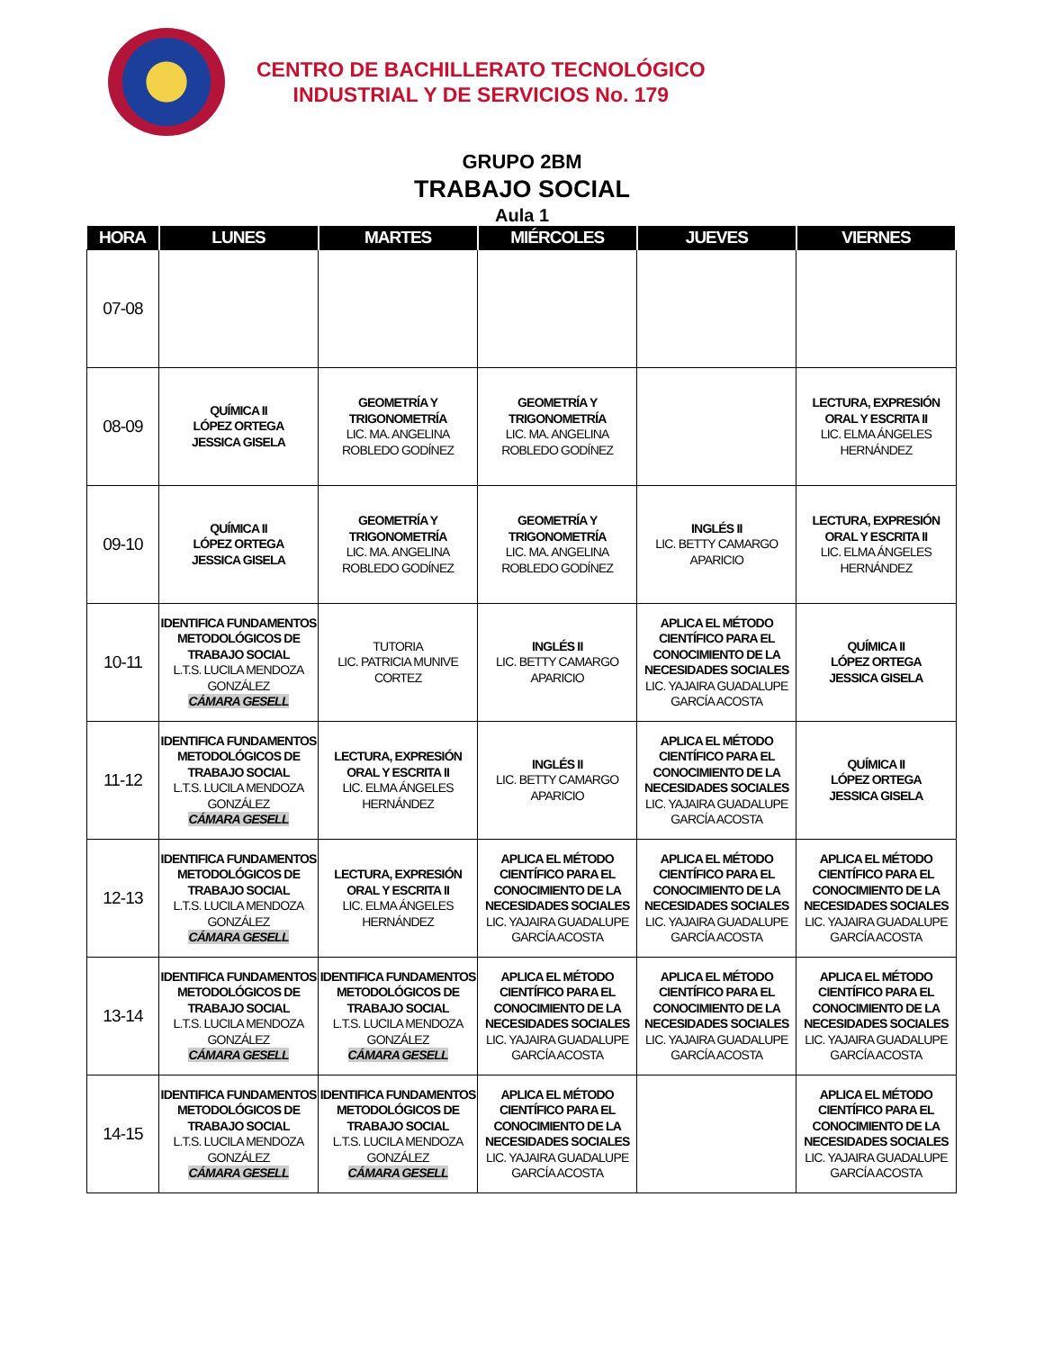CENTRO DE BACHILLERATO TECNOLÓGICO
INDUSTRIAL Y DE SERVICIOS No. 179
GRUPO 2BM
TRABAJO SOCIAL
Aula 1
| HORA | LUNES | MARTES | MIÉRCOLES | JUEVES | VIERNES |
| --- | --- | --- | --- | --- | --- |
| 07-08 | | | | | |
| 08-09 | QUÍMICA II LÓPEZ ORTEGA JESSICA GISELA | GEOMETRÍA Y TRIGONOMETRÍA LIC. MA. ANGELINA ROBLEDO GODÍNEZ | GEOMETRÍA Y TRIGONOMETRÍA LIC. MA. ANGELINA ROBLEDO GODÍNEZ | | LECTURA, EXPRESIÓN ORAL Y ESCRITA II LIC. ELMA ÁNGELES HERNÁNDEZ |
| 09-10 | QUÍMICA II LÓPEZ ORTEGA JESSICA GISELA | GEOMETRÍA Y TRIGONOMETRÍA LIC. MA. ANGELINA ROBLEDO GODÍNEZ | GEOMETRÍA Y TRIGONOMETRÍA LIC. MA. ANGELINA ROBLEDO GODÍNEZ | INGLÉS II LIC. BETTY CAMARGO APARICIO | LECTURA, EXPRESIÓN ORAL Y ESCRITA II LIC. ELMA ÁNGELES HERNÁNDEZ |
| 10-11 | IDENTIFICA FUNDAMENTOS METODOLÓGICOS DE TRABAJO SOCIAL L.T.S. LUCILA MENDOZA GONZÁLEZ CÁMARA GESELL | TUTORIA LIC. PATRICIA MUNIVE CORTEZ | INGLÉS II LIC. BETTY CAMARGO APARICIO | APLICA EL MÉTODO CIENTÍFICO PARA EL CONOCIMIENTO DE LA NECESIDADES SOCIALES LIC. YAJAIRA GUADALUPE GARCÍA ACOSTA | QUÍMICA II LÓPEZ ORTEGA JESSICA GISELA |
| 11-12 | IDENTIFICA FUNDAMENTOS METODOLÓGICOS DE TRABAJO SOCIAL L.T.S. LUCILA MENDOZA GONZÁLEZ CÁMARA GESELL | LECTURA, EXPRESIÓN ORAL Y ESCRITA II LIC. ELMA ÁNGELES HERNÁNDEZ | INGLÉS II LIC. BETTY CAMARGO APARICIO | APLICA EL MÉTODO CIENTÍFICO PARA EL CONOCIMIENTO DE LA NECESIDADES SOCIALES LIC. YAJAIRA GUADALUPE GARCÍA ACOSTA | QUÍMICA II LÓPEZ ORTEGA JESSICA GISELA |
| 12-13 | IDENTIFICA FUNDAMENTOS METODOLÓGICOS DE TRABAJO SOCIAL L.T.S. LUCILA MENDOZA GONZÁLEZ CÁMARA GESELL | LECTURA, EXPRESIÓN ORAL Y ESCRITA II LIC. ELMA ÁNGELES HERNÁNDEZ | APLICA EL MÉTODO CIENTÍFICO PARA EL CONOCIMIENTO DE LA NECESIDADES SOCIALES LIC. YAJAIRA GUADALUPE GARCÍA ACOSTA | APLICA EL MÉTODO CIENTÍFICO PARA EL CONOCIMIENTO DE LA NECESIDADES SOCIALES LIC. YAJAIRA GUADALUPE GARCÍA ACOSTA | APLICA EL MÉTODO CIENTÍFICO PARA EL CONOCIMIENTO DE LA NECESIDADES SOCIALES LIC. YAJAIRA GUADALUPE GARCÍA ACOSTA |
| 13-14 | IDENTIFICA FUNDAMENTOS METODOLÓGICOS DE TRABAJO SOCIAL L.T.S. LUCILA MENDOZA GONZÁLEZ CÁMARA GESELL | IDENTIFICA FUNDAMENTOS METODOLÓGICOS DE TRABAJO SOCIAL L.T.S. LUCILA MENDOZA GONZÁLEZ CÁMARA GESELL | APLICA EL MÉTODO CIENTÍFICO PARA EL CONOCIMIENTO DE LA NECESIDADES SOCIALES LIC. YAJAIRA GUADALUPE GARCÍA ACOSTA | APLICA EL MÉTODO CIENTÍFICO PARA EL CONOCIMIENTO DE LA NECESIDADES SOCIALES LIC. YAJAIRA GUADALUPE GARCÍA ACOSTA | APLICA EL MÉTODO CIENTÍFICO PARA EL CONOCIMIENTO DE LA NECESIDADES SOCIALES LIC. YAJAIRA GUADALUPE GARCÍA ACOSTA |
| 14-15 | IDENTIFICA FUNDAMENTOS METODOLÓGICOS DE TRABAJO SOCIAL L.T.S. LUCILA MENDOZA GONZÁLEZ CÁMARA GESELL | IDENTIFICA FUNDAMENTOS METODOLÓGICOS DE TRABAJO SOCIAL L.T.S. LUCILA MENDOZA GONZÁLEZ CÁMARA GESELL | APLICA EL MÉTODO CIENTÍFICO PARA EL CONOCIMIENTO DE LA NECESIDADES SOCIALES LIC. YAJAIRA GUADALUPE GARCÍA ACOSTA | | APLICA EL MÉTODO CIENTÍFICO PARA EL CONOCIMIENTO DE LA NECESIDADES SOCIALES LIC. YAJAIRA GUADALUPE GARCÍA ACOSTA |